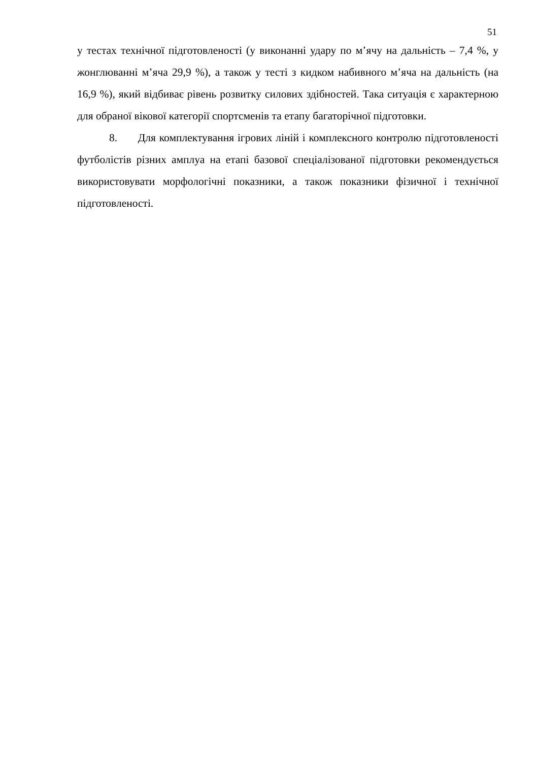51
у тестах технічної підготовленості (у виконанні удару по м’ячу на дальність – 7,4 %, у жонглюванні м’яча 29,9 %), а також у тесті з кидком набивного м’яча на дальність (на 16,9 %), який відбиває рівень розвитку силових здібностей. Така ситуація є характерною для обраної вікової категорії спортсменів та етапу багаторічної підготовки.
8. Для комплектування ігрових ліній і комплексного контролю підготовленості футболістів різних амплуа на етапі базової спеціалізованої підготовки рекомендується використовувати морфологічні показники, а також показники фізичної і технічної підготовленості.